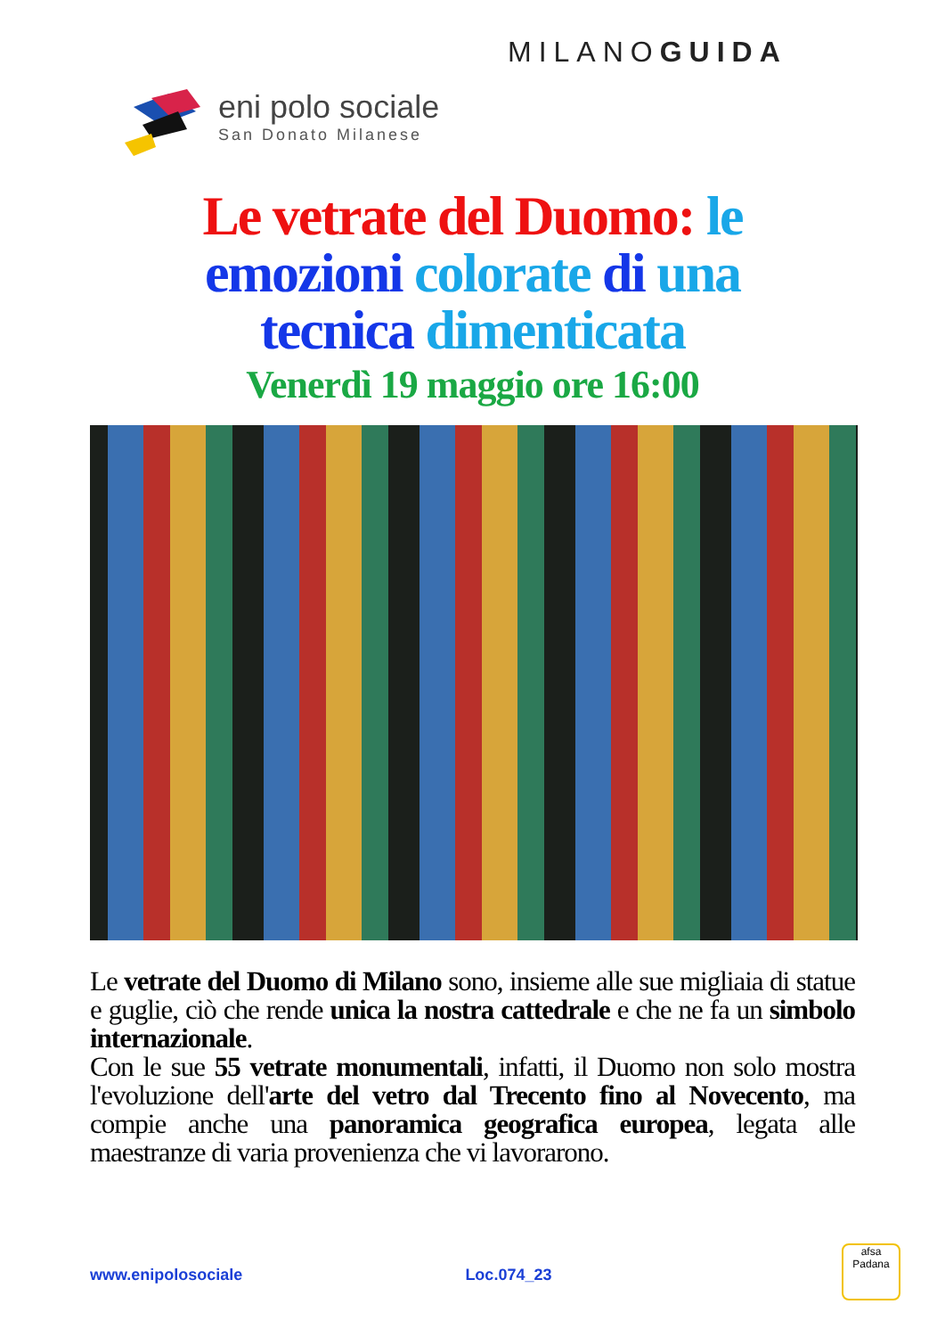MILANOGUIDA
eni polo sociale
San Donato Milanese
Le vetrate del Duomo: le
emozioni colorate di una
tecnica dimenticata
Venerdì 19 maggio ore 16:00
Le vetrate del Duomo di Milano sono, insieme alle sue migliaia di statue e guglie, ciò che rende unica la nostra cattedrale e che ne fa un simbolo internazionale.
Con le sue 55 vetrate monumentali, infatti, il Duomo non solo mostra l'evoluzione dell'arte del vetro dal Trecento fino al Novecento, ma compie anche una panoramica geografica europea, legata alle maestranze di varia provenienza che vi lavorarono.
www.enipolosociale Loc.074_23
afsa
Padana